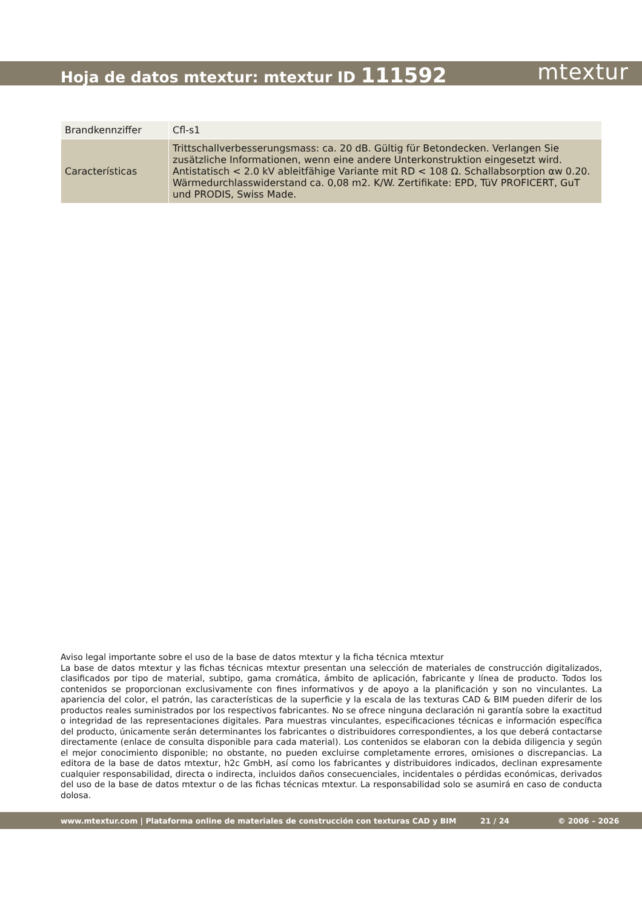Hoja de datos mtextur: mtextur ID 111592 mtextur
| Brandkennziffer | Cfl-s1 |
| Características | Trittschallverbesserungsmass: ca. 20 dB. Gültig für Betondecken. Verlangen Sie zusätzliche Informationen, wenn eine andere Unterkonstruktion eingesetzt wird. Antistatisch < 2.0 kV ableitfähige Variante mit RD < 108 Ω. Schallabsorption αw 0.20. Wärmedurchlasswiderstand ca. 0,08 m2. K/W. Zertifikate: EPD, TüV PROFICERT, GuT und PRODIS, Swiss Made. |
Aviso legal importante sobre el uso de la base de datos mtextur y la ficha técnica mtextur
La base de datos mtextur y las fichas técnicas mtextur presentan una selección de materiales de construcción digitalizados, clasificados por tipo de material, subtipo, gama cromática, ámbito de aplicación, fabricante y línea de producto. Todos los contenidos se proporcionan exclusivamente con fines informativos y de apoyo a la planificación y son no vinculantes. La apariencia del color, el patrón, las características de la superficie y la escala de las texturas CAD & BIM pueden diferir de los productos reales suministrados por los respectivos fabricantes. No se ofrece ninguna declaración ni garantía sobre la exactitud o integridad de las representaciones digitales. Para muestras vinculantes, especificaciones técnicas e información específica del producto, únicamente serán determinantes los fabricantes o distribuidores correspondientes, a los que deberá contactarse directamente (enlace de consulta disponible para cada material). Los contenidos se elaboran con la debida diligencia y según el mejor conocimiento disponible; no obstante, no pueden excluirse completamente errores, omisiones o discrepancias. La editora de la base de datos mtextur, h2c GmbH, así como los fabricantes y distribuidores indicados, declinan expresamente cualquier responsabilidad, directa o indirecta, incluidos daños consecuenciales, incidentales o pérdidas económicas, derivados del uso de la base de datos mtextur o de las fichas técnicas mtextur. La responsabilidad solo se asumirá en caso de conducta dolosa.
www.mtextur.com | Plataforma online de materiales de construcción con texturas CAD y BIM 21 / 24 © 2006 – 2026